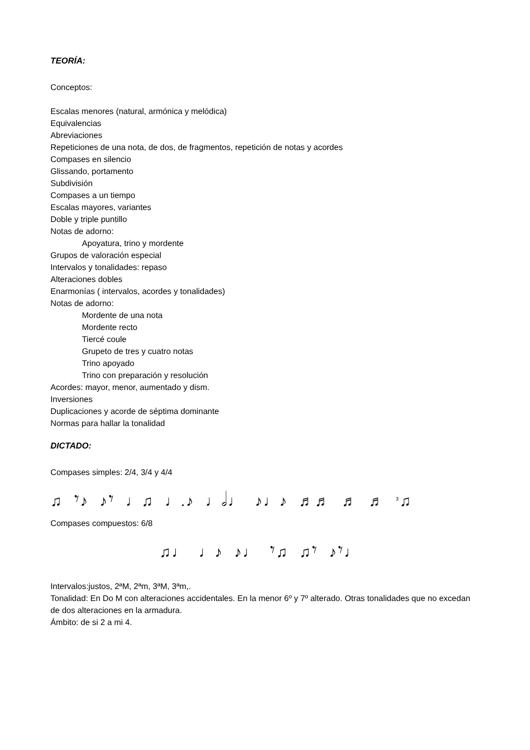TEORÍA:
Conceptos:
Escalas menores (natural, armónica y melódica)
Equivalencias
Abreviaciones
Repeticiones de una nota, de dos, de fragmentos, repetición de notas y acordes
Compases en silencio
Glissando, portamento
Subdivisión
Compases a un tiempo
Escalas mayores, variantes
Doble y triple puntillo
Notas de adorno:
Apoyatura, trino y mordente
Grupos de valoración especial
Intervalos y tonalidades: repaso
Alteraciones dobles
Enarmonías ( intervalos, acordes y tonalidades)
Notas de adorno:
Mordente de una nota
Mordente recto
Tiercé coule
Grupeto de tres y cuatro notas
Trino apoyado
Trino con preparación y resolución
Acordes: mayor, menor, aumentado y dism.
Inversiones
Duplicaciones y acorde de séptima dominante
Normas para hallar la tonalidad
DICTADO:
Compases simples: 2/4, 3/4 y 4/4
♫ 𝄾♪ ♪𝄾 ♩♫ ♩.♪ ♩𝅗𝅥♩ ♪♩♪ ♬♬ ♬ ♬<sup>3</sup>♫
Compases compuestos: 6/8
♫♩ ♩♪ ♪♩ 𝄾♫ ♫𝄾 ♪𝄾♩
Intervalos:justos, 2ªM, 2ªm, 3ªM, 3ªm,.
Tonalidad: En Do M con alteraciones accidentales. En la menor 6º y 7º alterado. Otras tonalidades que no excedan de dos alteraciones en la armadura.
Ámbito: de si 2 a mi 4.